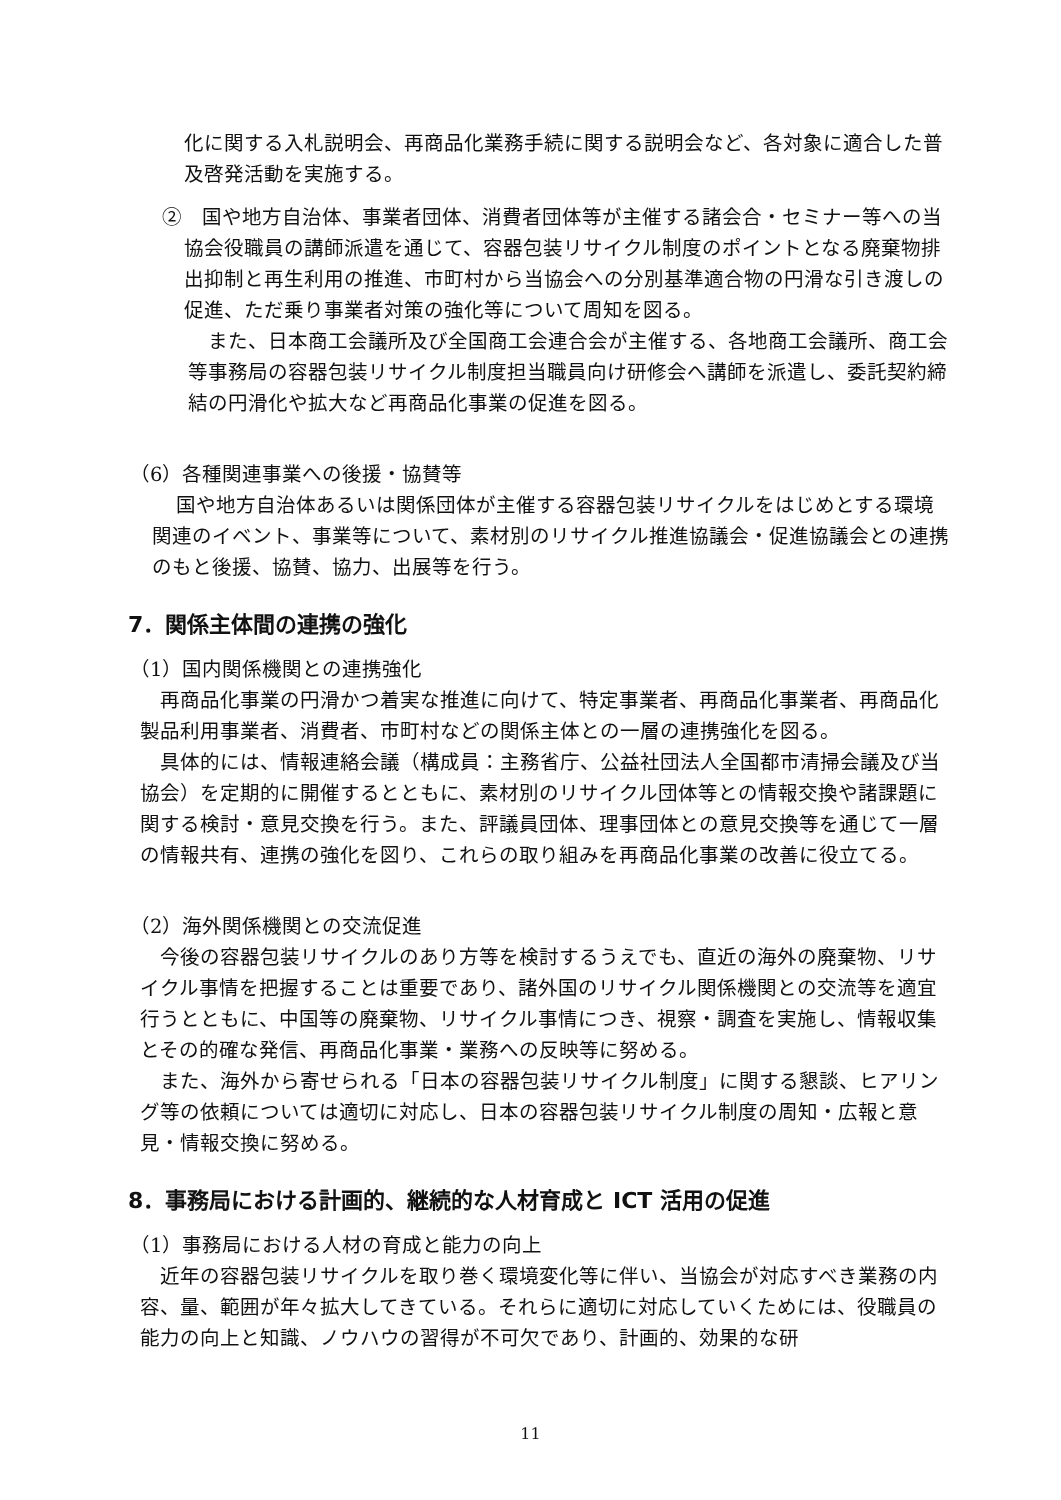化に関する入札説明会、再商品化業務手続に関する説明会など、各対象に適合した普及啓発活動を実施する。
②　国や地方自治体、事業者団体、消費者団体等が主催する諸会合・セミナー等への当協会役職員の講師派遣を通じて、容器包装リサイクル制度のポイントとなる廃棄物排出抑制と再生利用の推進、市町村から当協会への分別基準適合物の円滑な引き渡しの促進、ただ乗り事業者対策の強化等について周知を図る。
また、日本商工会議所及び全国商工会連合会が主催する、各地商工会議所、商工会等事務局の容器包装リサイクル制度担当職員向け研修会へ講師を派遣し、委託契約締結の円滑化や拡大など再商品化事業の促進を図る。
（6）各種関連事業への後援・協賛等
国や地方自治体あるいは関係団体が主催する容器包装リサイクルをはじめとする環境関連のイベント、事業等について、素材別のリサイクル推進協議会・促進協議会との連携のもと後援、協賛、協力、出展等を行う。
7．関係主体間の連携の強化
（1）国内関係機関との連携強化
再商品化事業の円滑かつ着実な推進に向けて、特定事業者、再商品化事業者、再商品化製品利用事業者、消費者、市町村などの関係主体との一層の連携強化を図る。
具体的には、情報連絡会議（構成員：主務省庁、公益社団法人全国都市清掃会議及び当協会）を定期的に開催するとともに、素材別のリサイクル団体等との情報交換や諸課題に関する検討・意見交換を行う。また、評議員団体、理事団体との意見交換等を通じて一層の情報共有、連携の強化を図り、これらの取り組みを再商品化事業の改善に役立てる。
（2）海外関係機関との交流促進
今後の容器包装リサイクルのあり方等を検討するうえでも、直近の海外の廃棄物、リサイクル事情を把握することは重要であり、諸外国のリサイクル関係機関との交流等を適宜行うとともに、中国等の廃棄物、リサイクル事情につき、視察・調査を実施し、情報収集とその的確な発信、再商品化事業・業務への反映等に努める。
また、海外から寄せられる「日本の容器包装リサイクル制度」に関する懇談、ヒアリング等の依頼については適切に対応し、日本の容器包装リサイクル制度の周知・広報と意見・情報交換に努める。
8．事務局における計画的、継続的な人材育成と ICT 活用の促進
（1）事務局における人材の育成と能力の向上
近年の容器包装リサイクルを取り巻く環境変化等に伴い、当協会が対応すべき業務の内容、量、範囲が年々拡大してきている。それらに適切に対応していくためには、役職員の能力の向上と知識、ノウハウの習得が不可欠であり、計画的、効果的な研
11